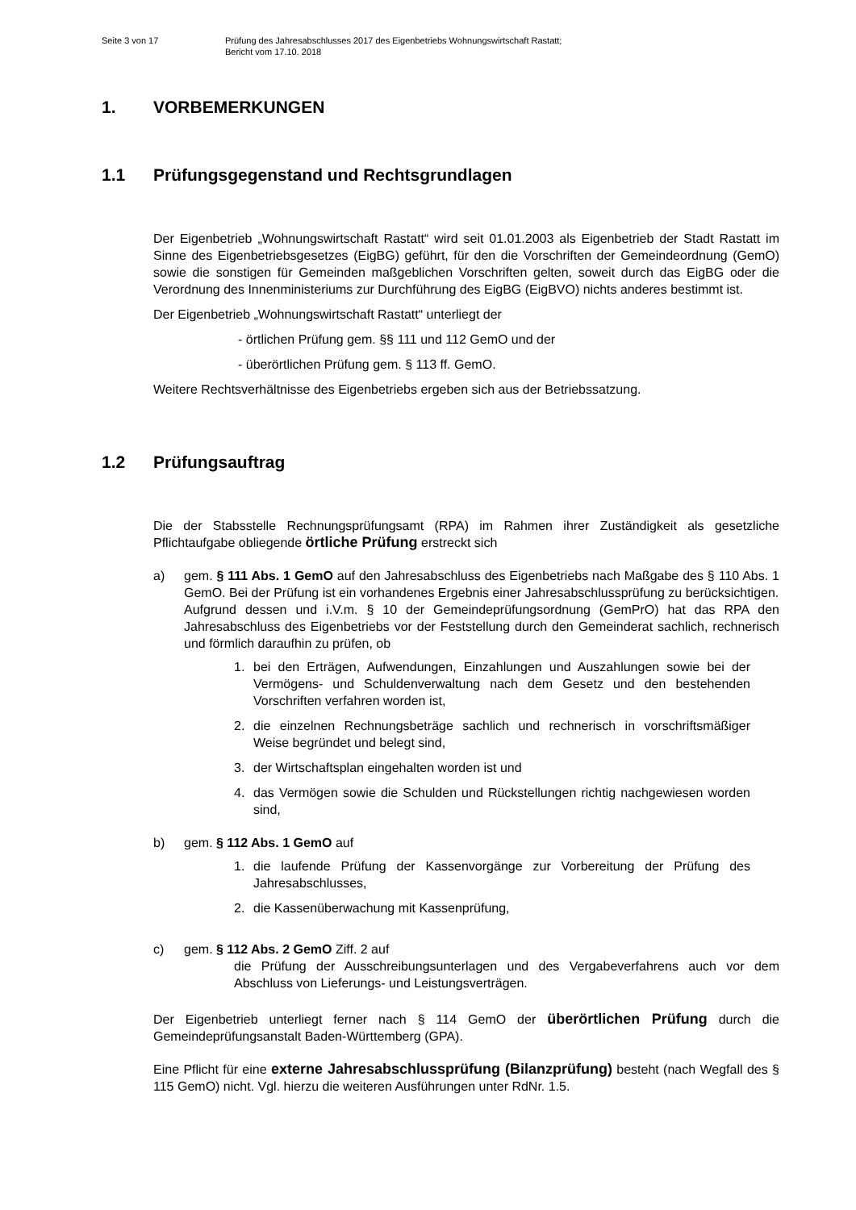Seite 3 von 17 Prüfung des Jahresabschlusses 2017 des Eigenbetriebs Wohnungswirtschaft Rastatt;
Bericht vom 17.10. 2018
1. VORBEMERKUNGEN
1.1 Prüfungsgegenstand und Rechtsgrundlagen
Der Eigenbetrieb „Wohnungswirtschaft Rastatt“ wird seit 01.01.2003 als Eigenbetrieb der Stadt Rastatt im Sinne des Eigenbetriebsgesetzes (EigBG) geführt, für den die Vorschriften der Gemeindeordnung (GemO) sowie die sonstigen für Gemeinden maßgeblichen Vorschriften gelten, soweit durch das EigBG oder die Verordnung des Innenministeriums zur Durchführung des EigBG (EigBVO) nichts anderes bestimmt ist.
Der Eigenbetrieb „Wohnungswirtschaft Rastatt“ unterliegt der
- örtlichen Prüfung gem. §§ 111 und 112 GemO und der
- überörtlichen Prüfung gem. § 113 ff. GemO.
Weitere Rechtsverhältnisse des Eigenbetriebs ergeben sich aus der Betriebssatzung.
1.2 Prüfungsauftrag
Die der Stabsstelle Rechnungsprüfungsamt (RPA) im Rahmen ihrer Zuständigkeit als gesetzliche Pflichtaufgabe obliegende örtliche Prüfung erstreckt sich
a) gem. § 111 Abs. 1 GemO auf den Jahresabschluss des Eigenbetriebs nach Maßgabe des § 110 Abs. 1 GemO. Bei der Prüfung ist ein vorhandenes Ergebnis einer Jahresabschlussprüfung zu berücksichtigen.
Aufgrund dessen und i.V.m. § 10 der Gemeindeprüfungsordnung (GemPrO) hat das RPA den Jahresabschluss des Eigenbetriebs vor der Feststellung durch den Gemeinderat sachlich, rechnerisch und förmlich daraufhin zu prüfen, ob
1. bei den Erträgen, Aufwendungen, Einzahlungen und Auszahlungen sowie bei der Vermögens- und Schuldenverwaltung nach dem Gesetz und den bestehenden Vorschriften verfahren worden ist,
2. die einzelnen Rechnungsbeträge sachlich und rechnerisch in vorschriftsmäßiger Weise begründet und belegt sind,
3. der Wirtschaftsplan eingehalten worden ist und
4. das Vermögen sowie die Schulden und Rückstellungen richtig nachgewiesen worden sind,
b) gem. § 112 Abs. 1 GemO auf
1. die laufende Prüfung der Kassenvorgänge zur Vorbereitung der Prüfung des Jahresabschlusses,
2. die Kassenüberwachung mit Kassenprüfung,
c) gem. § 112 Abs. 2 GemO Ziff. 2 auf
die Prüfung der Ausschreibungsunterlagen und des Vergabeverfahrens auch vor dem Abschluss von Lieferungs- und Leistungsverträgen.
Der Eigenbetrieb unterliegt ferner nach § 114 GemO der überörtlichen Prüfung durch die Gemeindeprüfungsanstalt Baden-Württemberg (GPA).
Eine Pflicht für eine externe Jahresabschlussprüfung (Bilanzprüfung) besteht (nach Wegfall des § 115 GemO) nicht. Vgl. hierzu die weiteren Ausführungen unter RdNr. 1.5.